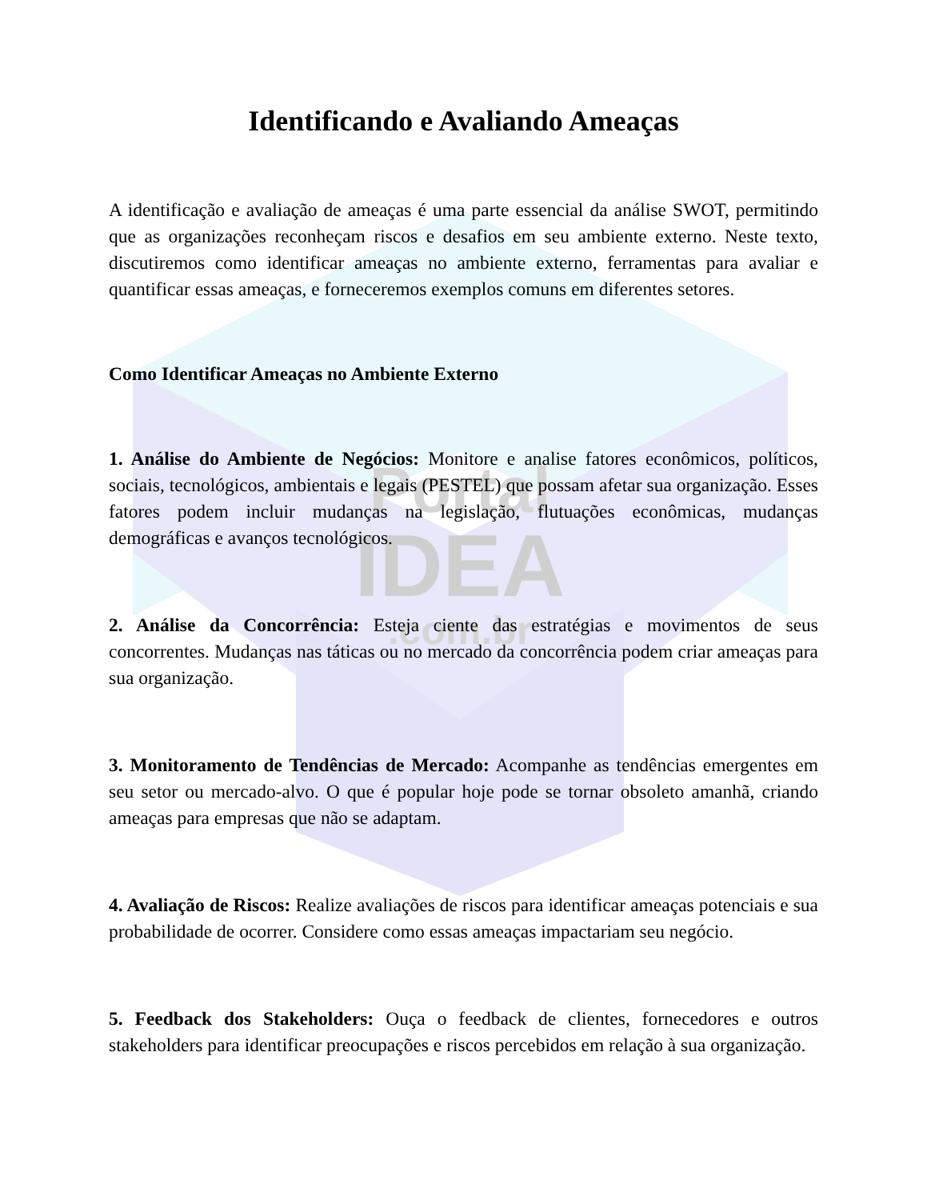Portal
IDEA
.com.br
Identificando e Avaliando Ameaças
A identificação e avaliação de ameaças é uma parte essencial da análise SWOT, permitindo que as organizações reconheçam riscos e desafios em seu ambiente externo. Neste texto, discutiremos como identificar ameaças no ambiente externo, ferramentas para avaliar e quantificar essas ameaças, e forneceremos exemplos comuns em diferentes setores.
Como Identificar Ameaças no Ambiente Externo
1. Análise do Ambiente de Negócios: Monitore e analise fatores econômicos, políticos, sociais, tecnológicos, ambientais e legais (PESTEL) que possam afetar sua organização. Esses fatores podem incluir mudanças na legislação, flutuações econômicas, mudanças demográficas e avanços tecnológicos.
2. Análise da Concorrência: Esteja ciente das estratégias e movimentos de seus concorrentes. Mudanças nas táticas ou no mercado da concorrência podem criar ameaças para sua organização.
3. Monitoramento de Tendências de Mercado: Acompanhe as tendências emergentes em seu setor ou mercado-alvo. O que é popular hoje pode se tornar obsoleto amanhã, criando ameaças para empresas que não se adaptam.
4. Avaliação de Riscos: Realize avaliações de riscos para identificar ameaças potenciais e sua probabilidade de ocorrer. Considere como essas ameaças impactariam seu negócio.
5. Feedback dos Stakeholders: Ouça o feedback de clientes, fornecedores e outros stakeholders para identificar preocupações e riscos percebidos em relação à sua organização.